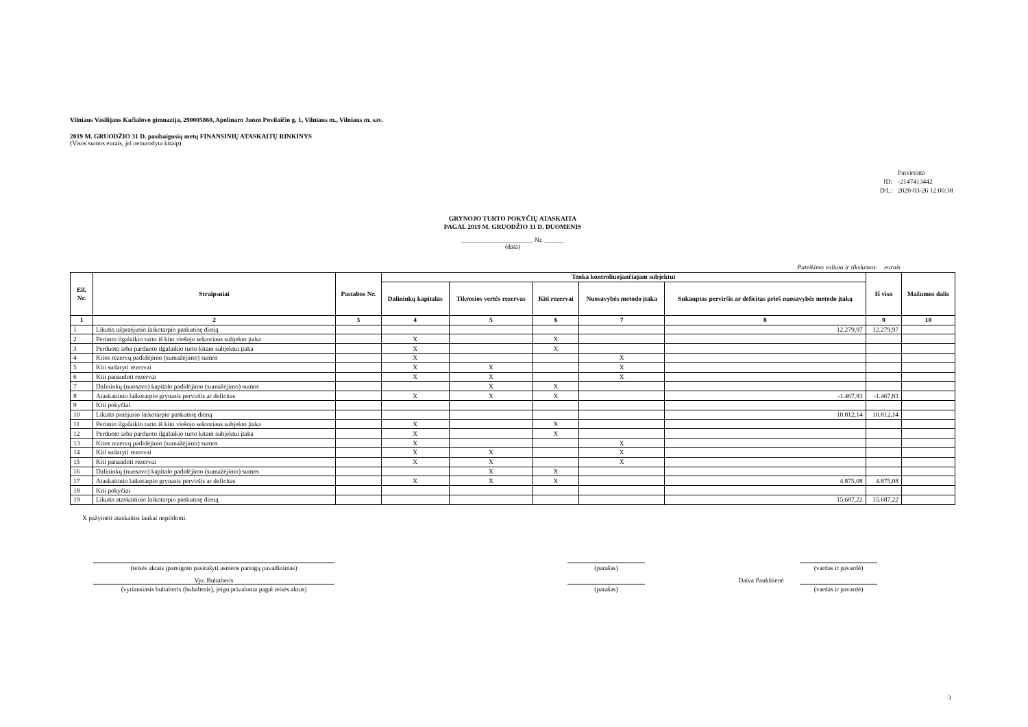Vilniaus Vasilijaus Kačialovo gimnazija, 290005860, Apolinaro Juozo Povilaičio g. 1, Vilniaus m., Vilniaus m. sav.
2019 M. GRUODŽIO 31 D. pasibaigusių metų FINANSINIŲ ATASKAITŲ RINKINYS
(Visos sumos eurais, jei nenurodyta kitaip)
Patvirtinta
ID: -2147413442
D/L: 2020-03-26 12:00:38
GRYNOJO TURTO POKYČIŲ ATASKAITA
PAGAL 2019 M. GRUODŽIO 31 D. DUOMENIS
______________________ Nr. ______
(data)
Pateikimo valiuta ir tikslumas: eurais
| Eil. Nr. | Straipsniai | Pastabos Nr. | Tenka kontroliuojančiajam subjektui | | | | | Iš viso | Mažumos dalis |
| --- | --- | --- | --- | --- | --- | --- | --- | --- | --- |
| | | | Dalininkų kapitalas | Tikrosios vertės rezervas | Kiti rezervai | Nuosavybės metodo įtaka | Sukauptas perviršis ar deficitas prieš nuosavybės metodo įtaką | | |
| 1 | 2 | 3 | 4 | 5 | 6 | 7 | 8 | 9 | 10 |
| 1 | Likutis užpraėjusio laikotarpio paskutinę dieną | | | | | | 12.279,97 | 12.279,97 | |
| 2 | Perimto ilgalaikio turto iš kito viešojo sektoriaus subjekto įtaka | | X | | X | | | | |
| 3 | Perduoto arba parduoto ilgalaikio turto kitam subjektui įtaka | | X | | X | | | | |
| 4 | Kitos rezervų padidėjimo (sumažėjimo) sumos | | X | | | X | | | |
| 5 | Kiti sudaryti rezervai | | X | X | | X | | | |
| 6 | Kiti panaudoti rezervai | | X | X | | X | | | |
| 7 | Dalininkų (nuosavo) kapitalo padidėjimo (sumažėjimo) sumos | | | X | X | | | | |
| 8 | Ataskaitinio laikotarpio grynasis perviršis ar deficitas | | X | X | X | | -1.467,83 | -1.467,83 | |
| 9 | Kiti pokyčiai | | | | | | | | |
| 10 | Likutis praėjusio laikotarpio paskutinę dieną | | | | | | 10.812,14 | 10.812,14 | |
| 11 | Perimto ilgalaikio turto iš kito viešojo sektoriaus subjekto įtaka | | X | | X | | | | |
| 12 | Perduoto arba parduoto ilgalaikio turto kitam subjektui įtaka | | X | | X | | | | |
| 13 | Kitos rezervų padidėjimo (sumažėjimo) sumos | | X | | | X | | | |
| 14 | Kiti sudaryti rezervai | | X | X | | X | | | |
| 15 | Kiti panaudoti rezervai | | X | X | | X | | | |
| 16 | Dalininkų (nuosavo) kapitalo padidėjimo (sumažėjimo) sumos | | | X | X | | | | |
| 17 | Ataskaitinio laikotarpio grynasis perviršis ar deficitas | | X | X | X | | 4.875,08 | 4.875,08 | |
| 18 | Kiti pokyčiai | | | | | | | | |
| 19 | Likutis ataskaitinio laikotarpio paskutinę dieną | | | | | | 15.687,22 | 15.687,22 | |
X pažymėti ataskaitos laukai nepildomi.
(teisės aktais įpareigoto pasirašyti asmens pareigų pavadinimas)
(parašas) (vardas ir pavardė)
Vyr. Buhalteris Daiva Paukštienė
(vyriausiasis buhalteris (buhalteris), jeigu privaloma pagal teisės aktus)
(parašas) (vardas ir pavardė)
3